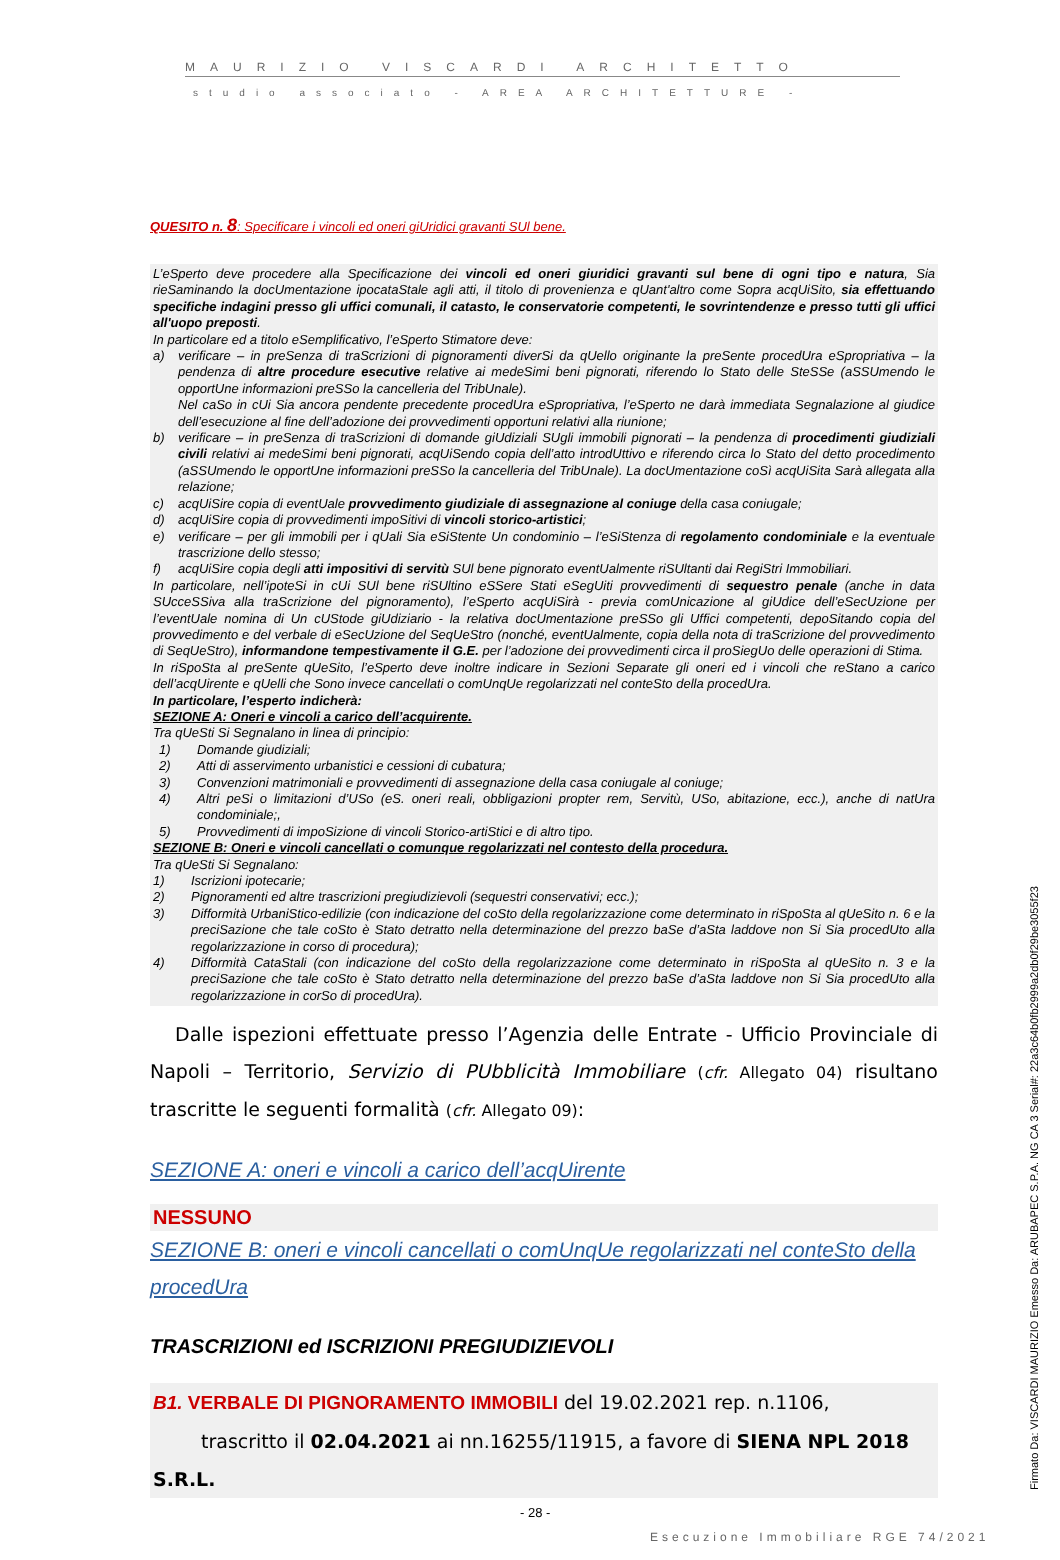MAURIZIO VISCARDI ARCHITETTO
studio associato - AREA ARCHITETTURE -
QUESITO n. 8: Specificare i vincoli ed oneri giUridici gravanti SUl bene.
L’eSperto deve procedere alla Specificazione dei vincoli ed oneri giuridici gravanti sul bene di ogni tipo e natura, Sia rieSaminando la docUmentazione ipocataStale agli atti, il titolo di provenienza e qUant'altro come Sopra acqUiSito, sia effettuando specifiche indagini presso gli uffici comunali, il catasto, le conservatorie competenti, le sovrintendenze e presso tutti gli uffici all'uopo preposti.
In particolare ed a titolo eSemplificativo, l’eSperto Stimatore deve:
a) verificare – in preSenza di traScrizioni di pignoramenti diverSi da qUello originante la preSente procedUra eSpropriativa – la pendenza di altre procedure esecutive relative ai medeSimi beni pignorati, riferendo lo Stato delle SteSSe (aSSUmendo le opportUne informazioni preSSo la cancelleria del TribUnale).
Nel caSo in cUi Sia ancora pendente precedente procedUra eSpropriativa, l’eSperto ne darà immediata Segnalazione al giudice dell’esecuzione al fine dell’adozione dei provvedimenti opportuni relativi alla riunione;
b) verificare – in preSenza di traScrizioni di domande giUdiziali SUgli immobili pignorati – la pendenza di procedimenti giudiziali civili relativi ai medeSimi beni pignorati, acqUiSendo copia dell’atto introdUttivo e riferendo circa lo Stato del detto procedimento (aSSUmendo le opportUne informazioni preSSo la cancelleria del TribUnale). La docUmentazione coSì acqUiSita Sarà allegata alla relazione;
c) acqUiSire copia di eventUale provvedimento giudiziale di assegnazione al coniuge della casa coniugale;
d) acqUiSire copia di provvedimenti impoSitivi di vincoli storico-artistici;
e) verificare – per gli immobili per i qUali Sia eSiStente Un condominio – l’eSiStenza di regolamento condominiale e la eventuale trascrizione dello stesso;
f) acqUiSire copia degli atti impositivi di servitù SUl bene pignorato eventUalmente riSUltanti dai RegiStri Immobiliari.
In particolare, nell’ipoteSi in cUi SUl bene riSUltino eSSere Stati eSegUiti provvedimenti di sequestro penale (anche in data SUcceSSiva alla traScrizione del pignoramento), l’eSperto acqUiSirà - previa comUnicazione al giUdice dell’eSecUzione per l’eventUale nomina di Un cUStode giUdiziario - la relativa docUmentazione preSSo gli Uffici competenti, depoSitando copia del provvedimento e del verbale di eSecUzione del SeqUeStro (nonché, eventUalmente, copia della nota di traScrizione del provvedimento di SeqUeStro), informandone tempestivamente il G.E. per l’adozione dei provvedimenti circa il proSiegUo delle operazioni di Stima.
In riSpoSta al preSente qUeSito, l’eSperto deve inoltre indicare in Sezioni Separate gli oneri ed i vincoli che reStano a carico dell’acqUirente e qUelli che Sono invece cancellati o comUnqUe regolarizzati nel conteSto della procedUra.
In particolare, l’esperto indicherà:
SEZIONE A: Oneri e vincoli a carico dell’acquirente.
Tra qUeSti Si Segnalano in linea di principio:
1) Domande giudiziali;
2) Atti di asservimento urbanistici e cessioni di cubatura;
3) Convenzioni matrimoniali e provvedimenti di assegnazione della casa coniugale al coniuge;
4) Altri peSi o limitazioni d’USo (eS. oneri reali, obbligazioni propter rem, Servitù, USo, abitazione, ecc.), anche di natUra condominiale;,
5) Provvedimenti di impoSizione di vincoli Storico-artiStici e di altro tipo.
SEZIONE B: Oneri e vincoli cancellati o comunque regolarizzati nel contesto della procedura.
Tra qUeSti Si Segnalano:
1) Iscrizioni ipotecarie;
2) Pignoramenti ed altre trascrizioni pregiudizievoli (sequestri conservativi; ecc.);
3) Difformità UrbaniStico-edilizie (con indicazione del coSto della regolarizzazione come determinato in riSpoSta al qUeSito n. 6 e la preciSazione che tale coSto è Stato detratto nella determinazione del prezzo baSe d’aSta laddove non Si Sia procedUto alla regolarizzazione in corso di procedura);
4) Difformità CataStali (con indicazione del coSto della regolarizzazione come determinato in riSpoSta al qUeSito n. 3 e la preciSazione che tale coSto è Stato detratto nella determinazione del prezzo baSe d’aSta laddove non Si Sia procedUto alla regolarizzazione in corSo di procedUra).
Dalle ispezioni effettuate presso l’Agenzia delle Entrate - Ufficio Provinciale di Napoli – Territorio, Servizio di PUbblicità Immobiliare (cfr. Allegato 04) risultano trascritte le seguenti formalità (cfr. Allegato 09):
SEZIONE A: oneri e vincoli a carico dell’acqUirente
NESSUNO
SEZIONE B: oneri e vincoli cancellati o comUnqUe regolarizzati nel conteSto della procedUra
TRASCRIZIONI ed ISCRIZIONI PREGIUDIZIEVOLI
B1. VERBALE DI PIGNORAMENTO IMMOBILI del 19.02.2021 rep. n.1106,
trascritto il 02.04.2021 ai nn.16255/11915, a favore di SIENA NPL 2018 S.R.L.
- 28 -
Esecuzione Immobiliare RGE 74/2021
Firmato Da: VISCARDI MAURIZIO Emesso Da: ARUBAPEC S.P.A. NG CA 3 Serial#: 22a3c64b0fb2999a2db0f29be3055f23